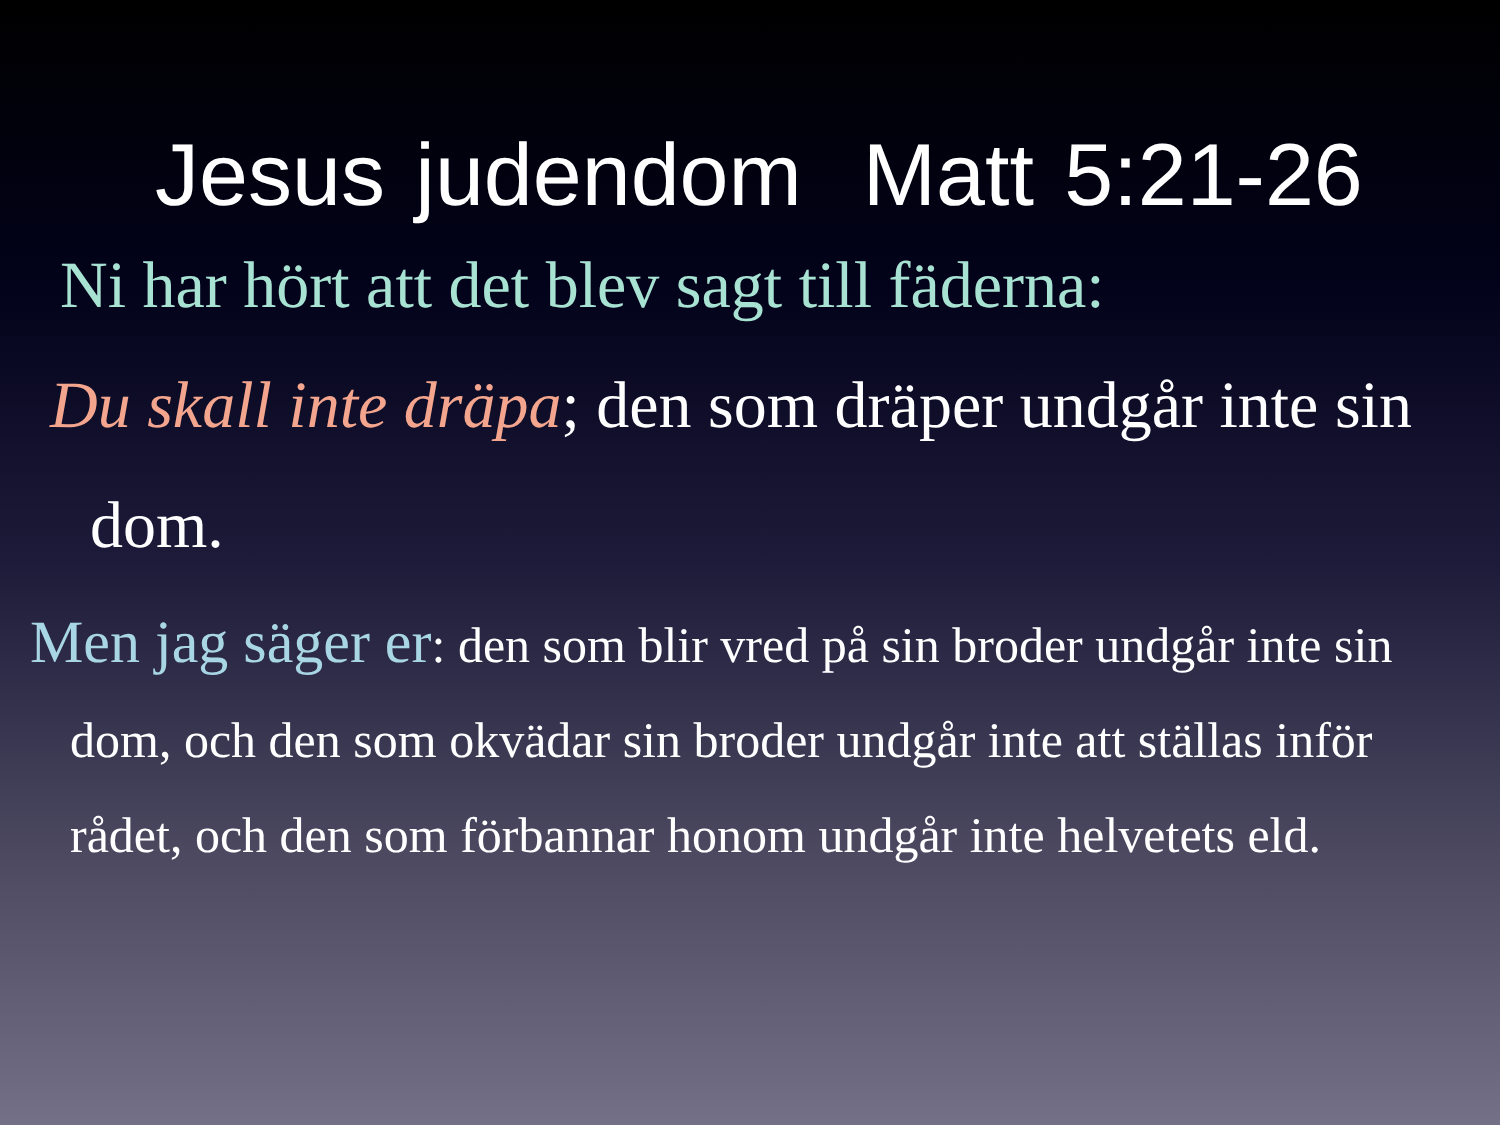Jesus judendom Matt 5:21-26
Ni har hört att det blev sagt till fäderna:
Du skall inte dräpa; den som dräper undgår inte sin
dom.
Men jag säger er: den som blir vred på sin broder undgår inte sin
dom, och den som okvädar sin broder undgår inte att ställas inför
rådet, och den som förbannar honom undgår inte helvetets eld.